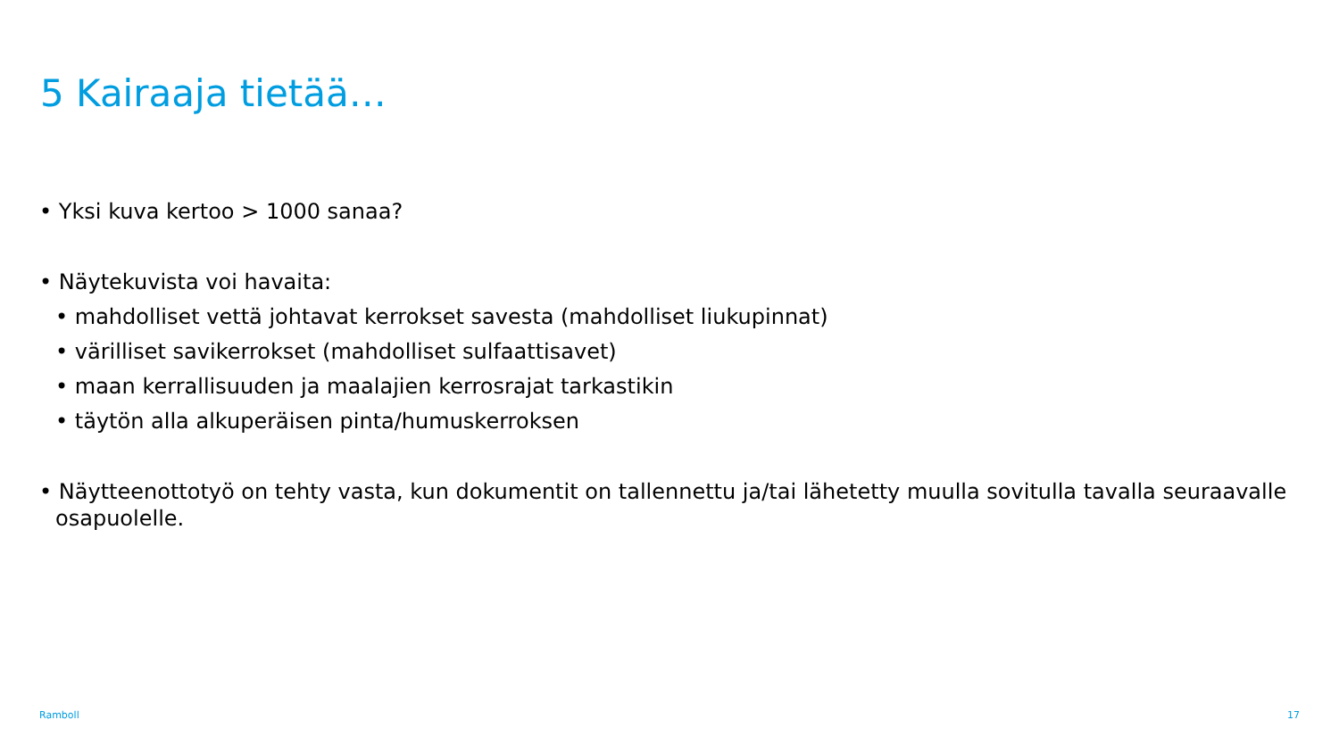5 Kairaaja tietää…
• Yksi kuva kertoo > 1000 sanaa?
• Näytekuvista voi havaita:
• mahdolliset vettä johtavat kerrokset savesta (mahdolliset liukupinnat)
• värilliset savikerrokset (mahdolliset sulfaattisavet)
• maan kerrallisuuden ja maalajien kerrosrajat tarkastikin
• täytön alla alkuperäisen pinta/humuskerroksen
• Näytteenottotyö on tehty vasta, kun dokumentit on tallennettu ja/tai lähetetty muulla sovitulla tavalla seuraavalle osapuolelle.
Ramboll 17